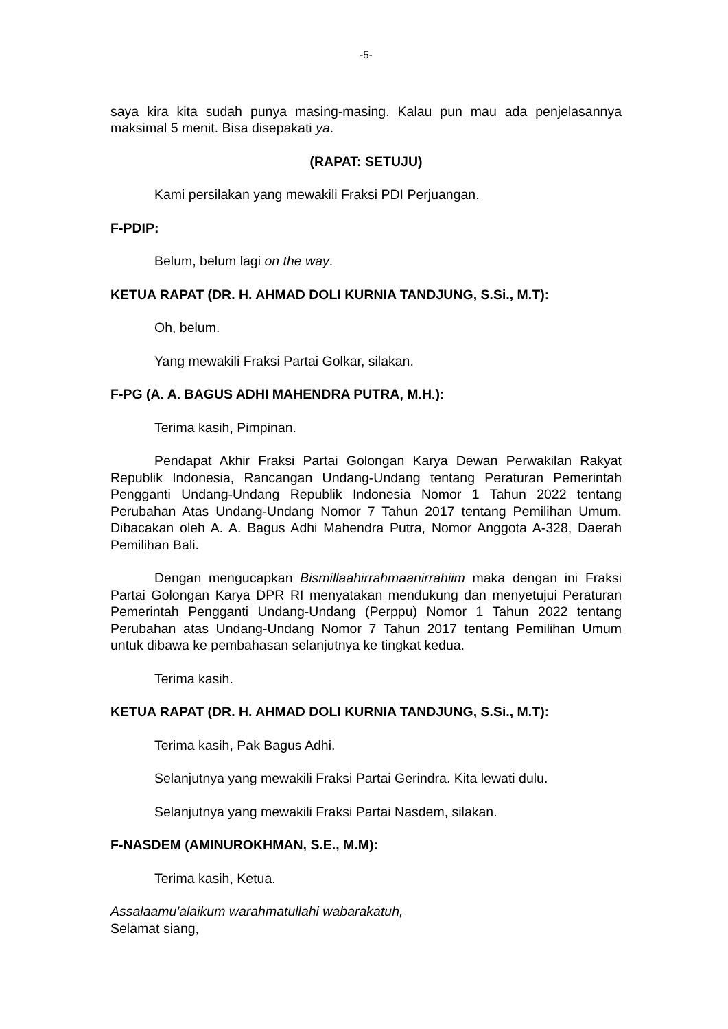-5-
saya kira kita sudah punya masing-masing. Kalau pun mau ada penjelasannya maksimal 5 menit. Bisa disepakati ya.
(RAPAT: SETUJU)
Kami persilakan yang mewakili Fraksi PDI Perjuangan.
F-PDIP:
Belum, belum lagi on the way.
KETUA RAPAT (DR. H. AHMAD DOLI KURNIA TANDJUNG, S.Si., M.T):
Oh, belum.
Yang mewakili Fraksi Partai Golkar, silakan.
F-PG (A. A. BAGUS ADHI MAHENDRA PUTRA, M.H.):
Terima kasih, Pimpinan.
Pendapat Akhir Fraksi Partai Golongan Karya Dewan Perwakilan Rakyat Republik Indonesia, Rancangan Undang-Undang tentang Peraturan Pemerintah Pengganti Undang-Undang Republik Indonesia Nomor 1 Tahun 2022 tentang Perubahan Atas Undang-Undang Nomor 7 Tahun 2017 tentang Pemilihan Umum. Dibacakan oleh A. A. Bagus Adhi Mahendra Putra, Nomor Anggota A-328, Daerah Pemilihan Bali.
Dengan mengucapkan Bismillaahirrahmaanirrahiim maka dengan ini Fraksi Partai Golongan Karya DPR RI menyatakan mendukung dan menyetujui Peraturan Pemerintah Pengganti Undang-Undang (Perppu) Nomor 1 Tahun 2022 tentang Perubahan atas Undang-Undang Nomor 7 Tahun 2017 tentang Pemilihan Umum untuk dibawa ke pembahasan selanjutnya ke tingkat kedua.
Terima kasih.
KETUA RAPAT (DR. H. AHMAD DOLI KURNIA TANDJUNG, S.Si., M.T):
Terima kasih, Pak Bagus Adhi.
Selanjutnya yang mewakili Fraksi Partai Gerindra. Kita lewati dulu.
Selanjutnya yang mewakili Fraksi Partai Nasdem, silakan.
F-NASDEM (AMINUROKHMAN, S.E., M.M):
Terima kasih, Ketua.
Assalaamu'alaikum warahmatullahi wabarakatuh,
Selamat siang,